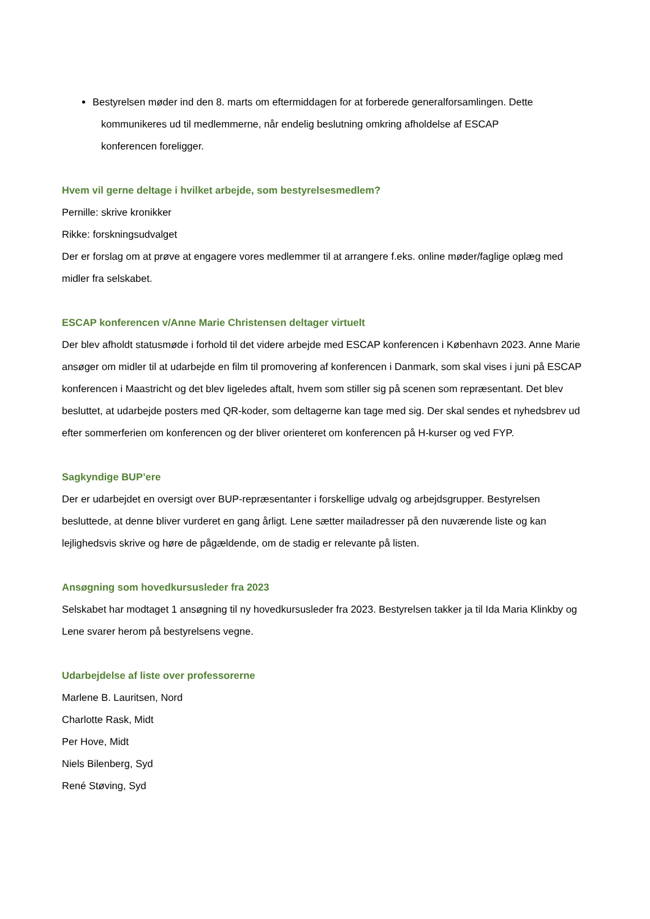Bestyrelsen møder ind den 8. marts om eftermiddagen for at forberede generalforsamlingen. Dette
kommunikeres ud til medlemmerne, når endelig beslutning omkring afholdelse af ESCAP
konferencen foreligger.
Hvem vil gerne deltage i hvilket arbejde, som bestyrelsesmedlem?
Pernille: skrive kronikker
Rikke: forskningsudvalget
Der er forslag om at prøve at engagere vores medlemmer til at arrangere f.eks. online møder/faglige oplæg med midler fra selskabet.
ESCAP konferencen v/Anne Marie Christensen deltager virtuelt
Der blev afholdt statusmøde i forhold til det videre arbejde med ESCAP konferencen i København 2023. Anne Marie ansøger om midler til at udarbejde en film til promovering af konferencen i Danmark, som skal vises i juni på ESCAP konferencen i Maastricht og det blev ligeledes aftalt, hvem som stiller sig på scenen som repræsentant. Det blev besluttet, at udarbejde posters med QR-koder, som deltagerne kan tage med sig. Der skal sendes et nyhedsbrev ud efter sommerferien om konferencen og der bliver orienteret om konferencen på H-kurser og ved FYP.
Sagkyndige BUP’ere
Der er udarbejdet en oversigt over BUP-repræsentanter i forskellige udvalg og arbejdsgrupper. Bestyrelsen besluttede, at denne bliver vurderet en gang årligt. Lene sætter mailadresser på den nuværende liste og kan lejlighedsvis skrive og høre de pågældende, om de stadig er relevante på listen.
Ansøgning som hovedkursusleder fra 2023
Selskabet har modtaget 1 ansøgning til ny hovedkursusleder fra 2023. Bestyrelsen takker ja til Ida Maria Klinkby og Lene svarer herom på bestyrelsens vegne.
Udarbejdelse af liste over professorerne
Marlene B. Lauritsen, Nord
Charlotte Rask, Midt
Per Hove, Midt
Niels Bilenberg, Syd
René Støving, Syd